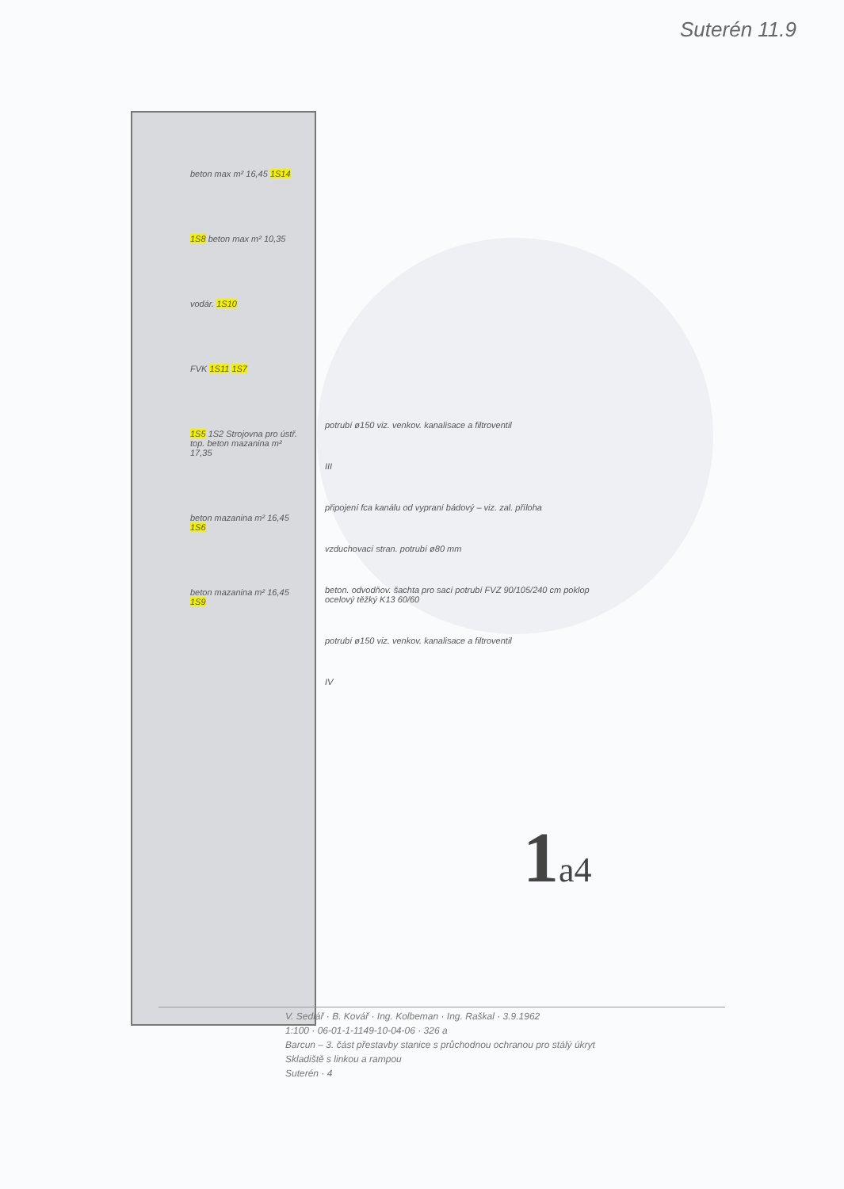Suterén 11.9
beton max m² 16,45 1S14
1S8 beton max m² 10,35
vodár. 1S10
FVK 1S11 1S7
1S5 1S2 Strojovna pro ústř. top. beton mazanina m² 17,35
beton mazanina m² 16,45 1S6
beton mazanina m² 16,45 1S9
potrubí ø150 viz. venkov. kanalisace a filtroventil
III
připojení fca kanálu od vypraní bádový – viz. zal. příloha
vzduchovací stran. potrubí ø80 mm
beton. odvodňov. šachta pro sací potrubí FVZ 90/105/240 cm poklop ocelový těžký K13 60/60
potrubí ø150 viz. venkov. kanalisace a filtroventil
IV
1a4
V. Sedlář · B. Kovář · Ing. Kolbeman · Ing. Raškal · 3.9.1962
1:100 · 06-01-1-1149-10-04-06 · 326 a
Barcun – 3. část přestavby stanice s průchodnou ochranou pro stálý úkryt
Skladiště s linkou a rampou
Suterén · 4